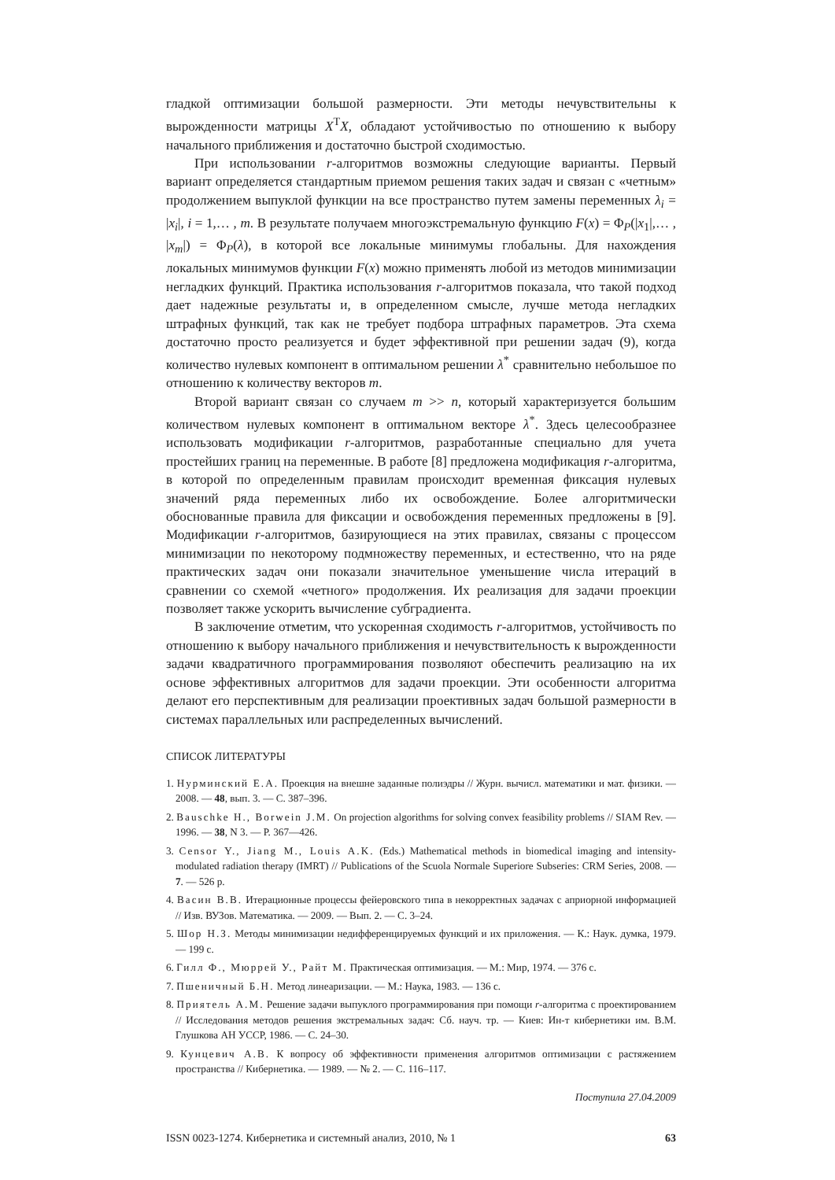гладкой оптимизации большой размерности. Эти методы нечувствительны к вырожденности матрицы X<sup>T</sup>X, обладают устойчивостью по отношению к выбору начального приближения и достаточно быстрой сходимостью.
При использовании r-алгоритмов возможны следующие варианты. Первый вариант определяется стандартным приемом решения таких задач и связан с «четным» продолжением выпуклой функции на все пространство путем замены переменных λ<sub>i</sub> = |x<sub>i</sub>|, i = 1,… , m. В результате получаем многоэкстремальную функцию F(x) = Φ<sub>P</sub>(|x<sub>1</sub>|,… , |x<sub>m</sub>|) = Φ<sub>P</sub>(λ), в которой все локальные минимумы глобальны. Для нахождения локальных минимумов функции F(x) можно применять любой из методов минимизации негладких функций. Практика использования r-алгоритмов показала, что такой подход дает надежные результаты и, в определенном смысле, лучше метода негладких штрафных функций, так как не требует подбора штрафных параметров. Эта схема достаточно просто реализуется и будет эффективной при решении задач (9), когда количество нулевых компонент в оптимальном решении λ<sup>*</sup> сравнительно небольшое по отношению к количеству векторов m.
Второй вариант связан со случаем m >> n, который характеризуется большим количеством нулевых компонент в оптимальном векторе λ<sup>*</sup>. Здесь целесообразнее использовать модификации r-алгоритмов, разработанные специально для учета простейших границ на переменные. В работе [8] предложена модификация r-алгоритма, в которой по определенным правилам происходит временная фиксация нулевых значений ряда переменных либо их освобождение. Более алгоритмически обоснованные правила для фиксации и освобождения переменных предложены в [9]. Модификации r-алгоритмов, базирующиеся на этих правилах, связаны с процессом минимизации по некоторому подмножеству переменных, и естественно, что на ряде практических задач они показали значительное уменьшение числа итераций в сравнении со схемой «четного» продолжения. Их реализация для задачи проекции позволяет также ускорить вычисление субградиента.
В заключение отметим, что ускоренная сходимость r-алгоритмов, устойчивость по отношению к выбору начального приближения и нечувствительность к вырожденности задачи квадратичного программирования позволяют обеспечить реализацию на их основе эффективных алгоритмов для задачи проекции. Эти особенности алгоритма делают его перспективным для реализации проективных задач большой размерности в системах параллельных или распределенных вычислений.
СПИСОК ЛИТЕРАТУРЫ
1. Нурминский Е.А. Проекция на внешне заданные полиэдры // Журн. вычисл. математики и мат. физики. — 2008. — 48, вып. 3. — С. 387–396.
2. Bauschke H., Borwein J.M. On projection algorithms for solving convex feasibility problems // SIAM Rev. — 1996. — 38, N 3. — P. 367—426.
3. Censor Y., Jiang M., Louis A.K. (Eds.) Mathematical methods in biomedical imaging and intensity-modulated radiation therapy (IMRT) // Publications of the Scuola Normale Superiore Subseries: CRM Series, 2008. — 7. — 526 p.
4. Васин В.В. Итерационные процессы фейеровского типа в некорректных задачах с априорной информацией // Изв. ВУЗов. Математика. — 2009. — Вып. 2. — С. 3–24.
5. Шор Н.З. Методы минимизации недифференцируемых функций и их приложения. — К.: Наук. думка, 1979. — 199 с.
6. Гилл Ф., Мюррей У., Райт М. Практическая оптимизация. — М.: Мир, 1974. — 376 с.
7. Пшеничный Б.Н. Метод линеаризации. — М.: Наука, 1983. — 136 с.
8. Приятель А.М. Решение задачи выпуклого программирования при помощи r-алгоритма с проектированием // Исследования методов решения экстремальных задач: Сб. науч. тр. — Киев: Ин-т кибернетики им. В.М. Глушкова АН УССР, 1986. — С. 24–30.
9. Кунцевич А.В. К вопросу об эффективности применения алгоритмов оптимизации с растяжением пространства // Кибернетика. — 1989. — № 2. — С. 116–117.
Поступила 27.04.2009
ISSN 0023-1274. Кибернетика и системный анализ, 2010, № 1 63